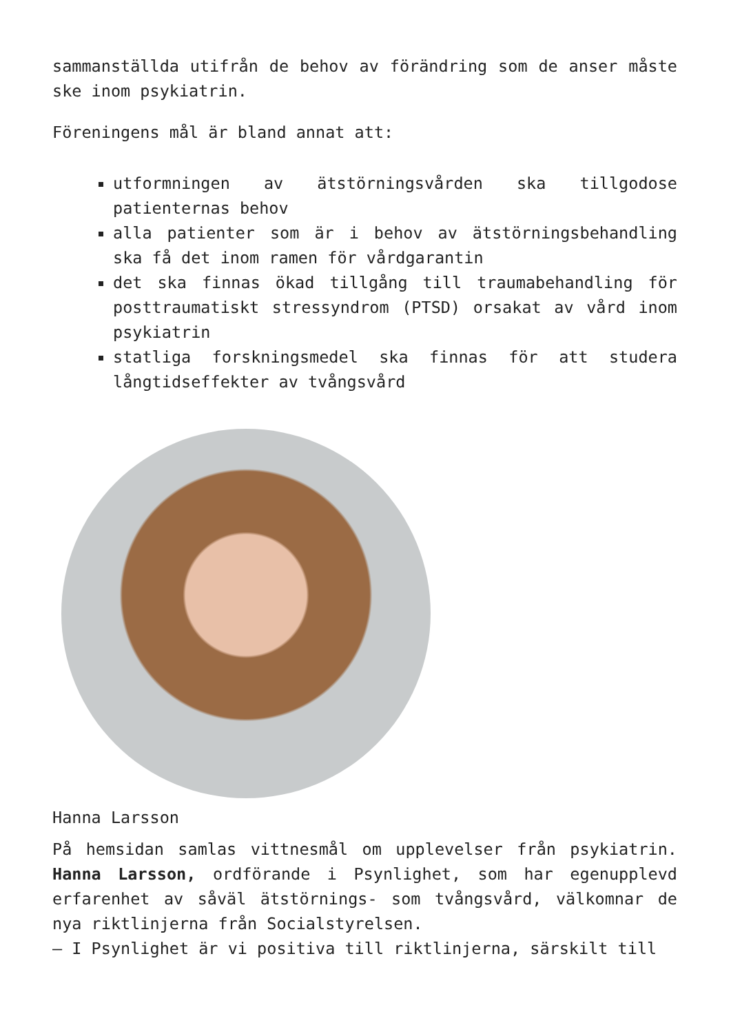sammanställda utifrån de behov av förändring som de anser måste ske inom psykiatrin.
Föreningens mål är bland annat att:
utformningen av ätstörningsvården ska tillgodose patienternas behov
alla patienter som är i behov av ätstörningsbehandling ska få det inom ramen för vårdgarantin
det ska finnas ökad tillgång till traumabehandling för posttraumatiskt stressyndrom (PTSD) orsakat av vård inom psykiatrin
statliga forskningsmedel ska finnas för att studera långtidseffekter av tvångsvård
Hanna Larsson
På hemsidan samlas vittnesmål om upplevelser från psykiatrin. Hanna Larsson, ordförande i Psynlighet, som har egenupplevd erfarenhet av såväl ätstörnings- som tvångsvård, välkomnar de nya riktlinjerna från Socialstyrelsen.
– I Psynlighet är vi positiva till riktlinjerna, särskilt till